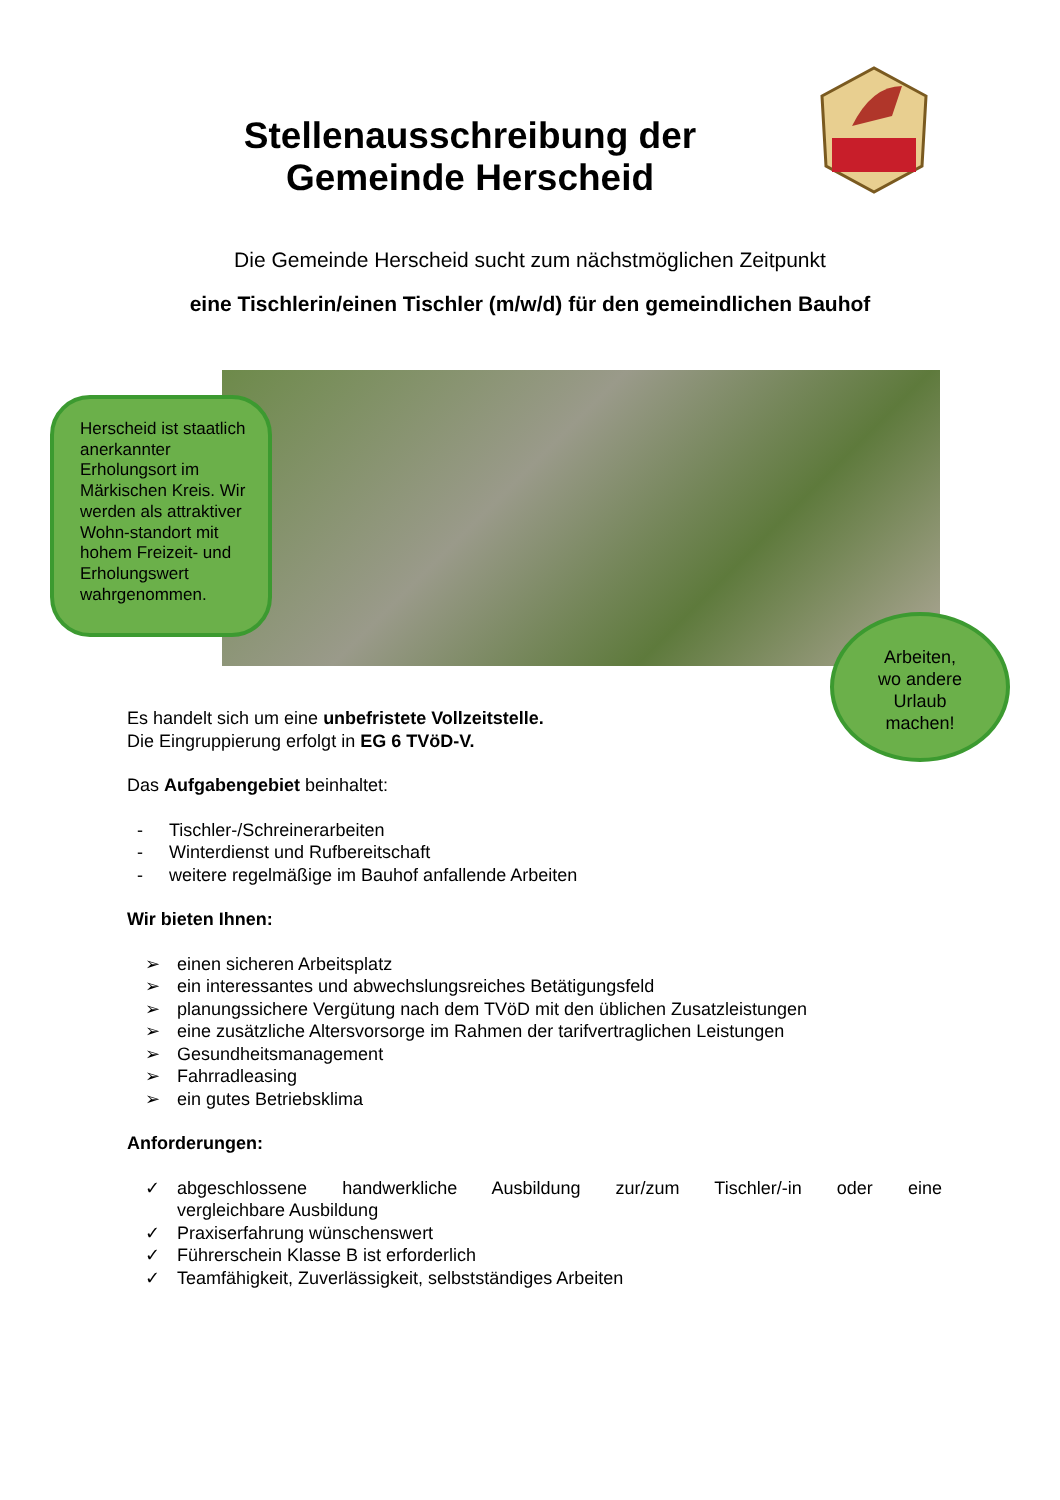Stellenausschreibung der
Gemeinde Herscheid
Die Gemeinde Herscheid sucht zum nächstmöglichen Zeitpunkt
eine Tischlerin/einen Tischler (m/w/d) für den gemeindlichen Bauhof
Herscheid ist staatlich anerkannter Erholungsort im Märkischen Kreis. Wir werden als attraktiver Wohn-standort mit hohem Freizeit- und Erholungswert wahrgenommen.
Arbeiten,
wo andere
Urlaub
machen!
Es handelt sich um eine unbefristete Vollzeitstelle.
Die Eingruppierung erfolgt in EG 6 TVöD-V.
Das Aufgabengebiet beinhaltet:
- Tischler-/Schreinerarbeiten
- Winterdienst und Rufbereitschaft
- weitere regelmäßige im Bauhof anfallende Arbeiten
Wir bieten Ihnen:
➢ einen sicheren Arbeitsplatz
➢ ein interessantes und abwechslungsreiches Betätigungsfeld
➢ planungssichere Vergütung nach dem TVöD mit den üblichen Zusatzleistungen
➢ eine zusätzliche Altersvorsorge im Rahmen der tarifvertraglichen Leistungen
➢ Gesundheitsmanagement
➢ Fahrradleasing
➢ ein gutes Betriebsklima
Anforderungen:
✓ abgeschlossene handwerkliche Ausbildung zur/zum Tischler/-in oder eine
vergleichbare Ausbildung
✓ Praxiserfahrung wünschenswert
✓ Führerschein Klasse B ist erforderlich
✓ Teamfähigkeit, Zuverlässigkeit, selbstständiges Arbeiten